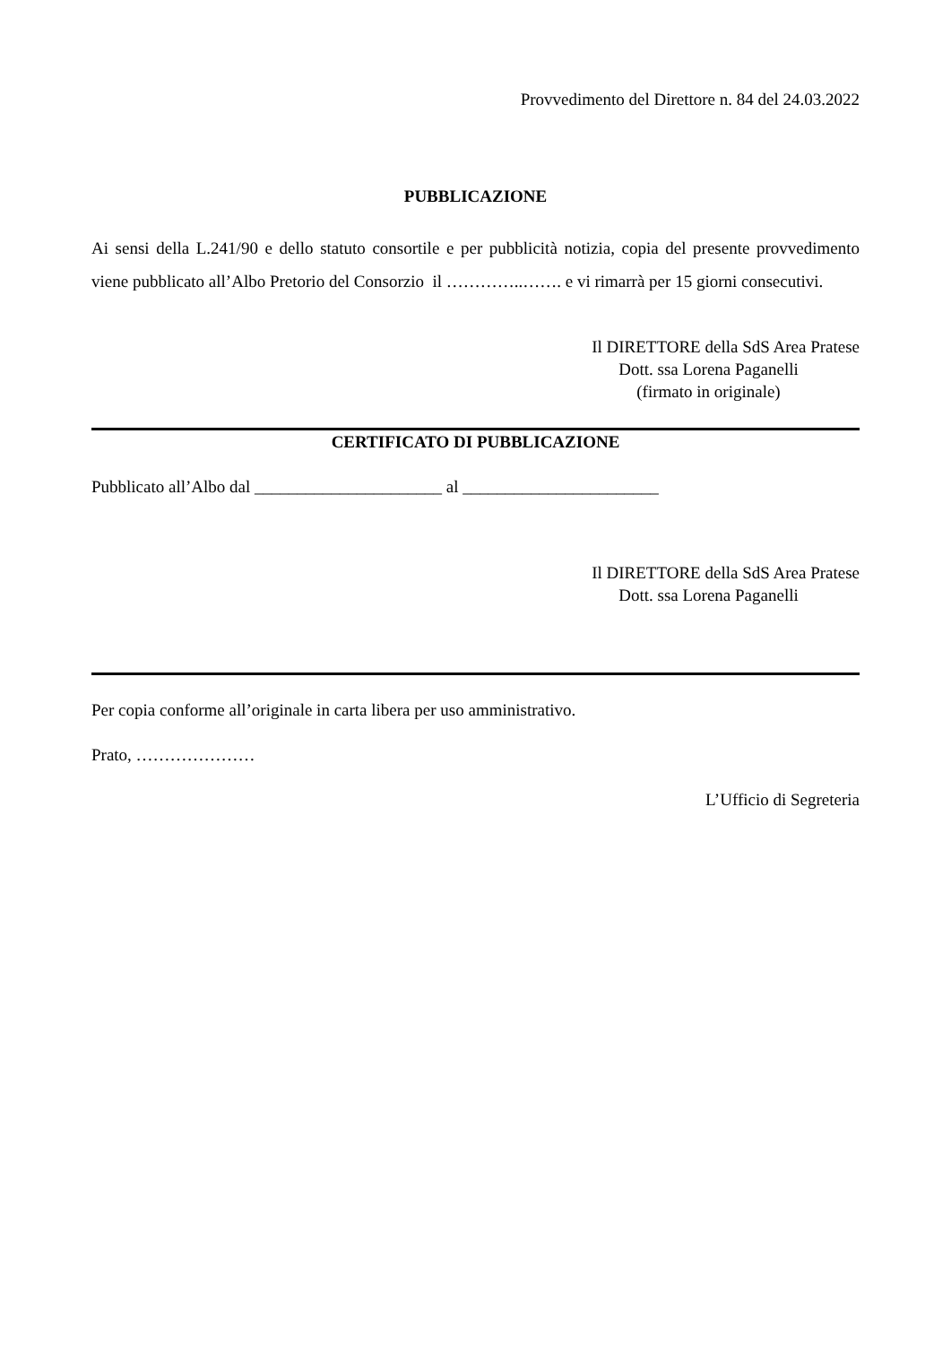Provvedimento del Direttore n. 84 del 24.03.2022
PUBBLICAZIONE
Ai sensi della L.241/90 e dello statuto consortile e per pubblicità notizia, copia del presente provvedimento viene pubblicato all’Albo Pretorio del Consorzio il …………..……. e vi rimarrà per 15 giorni consecutivi.
Il DIRETTORE della SdS Area Pratese
Dott. ssa Lorena Paganelli
(firmato in originale)
CERTIFICATO DI PUBBLICAZIONE
Pubblicato all’Albo dal ______________________ al _______________________
Il DIRETTORE della SdS Area Pratese
Dott. ssa Lorena Paganelli
Per copia conforme all’originale in carta libera per uso amministrativo.
Prato, …………………
L’Ufficio di Segreteria